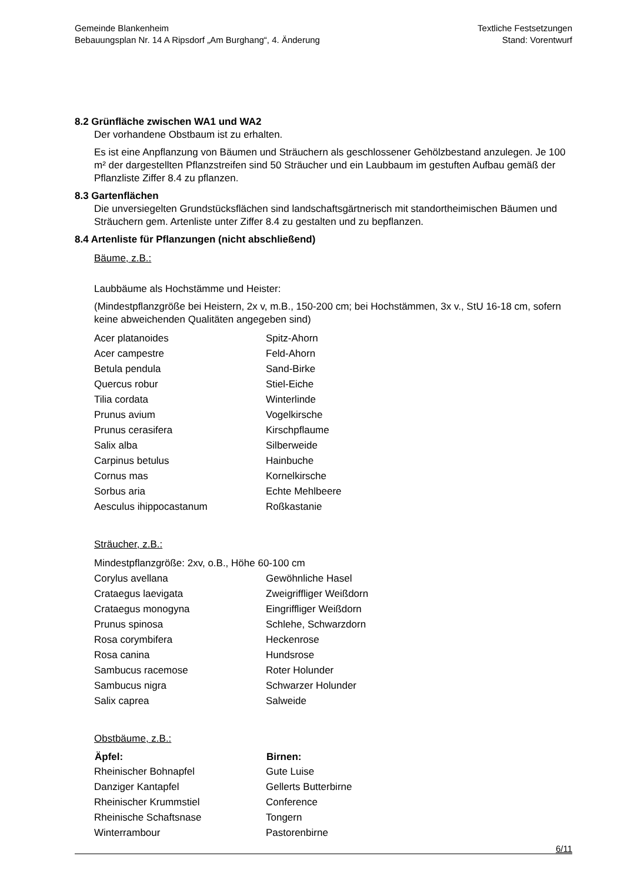Gemeinde Blankenheim
Bebauungsplan Nr. 14 A Ripsdorf „Am Burghang“, 4. Änderung
Textliche Festsetzungen
Stand: Vorentwurf
8.2 Grünfläche zwischen WA1 und WA2
Der vorhandene Obstbaum ist zu erhalten.
Es ist eine Anpflanzung von Bäumen und Sträuchern als geschlossener Gehölzbestand anzulegen. Je 100 m² der dargestellten Pflanzstreifen sind 50 Sträucher und ein Laubbaum im gestuften Aufbau gemäß der Pflanzliste Ziffer 8.4 zu pflanzen.
8.3 Gartenflächen
Die unversiegelten Grundstücksflächen sind landschaftsgärtnerisch mit standortheimischen Bäumen und Sträuchern gem. Artenliste unter Ziffer 8.4 zu gestalten und zu bepflanzen.
8.4 Artenliste für Pflanzungen (nicht abschließend)
Bäume, z.B.:
Laubbäume als Hochstämme und Heister:
(Mindestpflanzgröße bei Heistern, 2x v, m.B., 150-200 cm; bei Hochstämmen, 3x v., StU 16-18 cm, sofern keine abweichenden Qualitäten angegeben sind)
| Acer platanoides | Spitz-Ahorn |
| Acer campestre | Feld-Ahorn |
| Betula pendula | Sand-Birke |
| Quercus robur | Stiel-Eiche |
| Tilia cordata | Winterlinde |
| Prunus avium | Vogelkirsche |
| Prunus cerasifera | Kirschpflaume |
| Salix alba | Silberweide |
| Carpinus betulus | Hainbuche |
| Cornus mas | Kornelkirsche |
| Sorbus aria | Echte Mehlbeere |
| Aesculus ihippocastanum | Roßkastanie |
Sträucher, z.B.:
| Mindestpflanzgröße: 2xv, o.B., Höhe 60-100 cm | |
| Corylus avellana | Gewöhnliche Hasel |
| Crataegus laevigata | Zweigriffliger Weißdorn |
| Crataegus monogyna | Eingriffliger Weißdorn |
| Prunus spinosa | Schlehe, Schwarzdorn |
| Rosa corymbifera | Heckenrose |
| Rosa canina | Hundsrose |
| Sambucus racemose | Roter Holunder |
| Sambucus nigra | Schwarzer Holunder |
| Salix caprea | Salweide |
Obstbäume, z.B.:
| Äpfel: | Birnen: |
| --- | --- |
| Rheinischer Bohnapfel | Gute Luise |
| Danziger Kantapfel | Gellerts Butterbirne |
| Rheinischer Krummstiel | Conference |
| Rheinische Schaftsnase | Tongern |
| Winterrambour | Pastorenbirne |
6/11